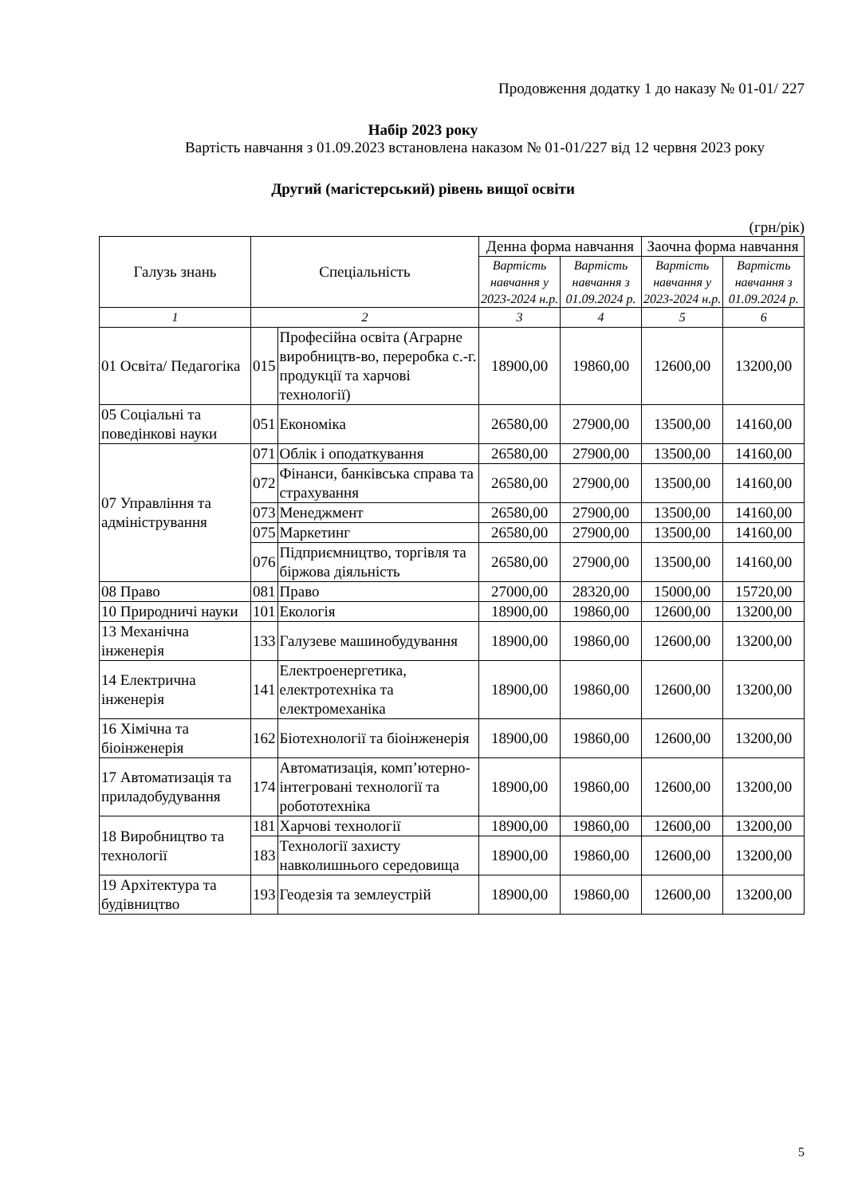Продовження додатку 1 до наказу № 01-01/ 227
Набір 2023 року
Вартість навчання з 01.09.2023 встановлена наказом № 01-01/227 від 12 червня 2023 року
Другий (магістерський) рівень вищої освіти
(грн/рік)
| Галузь знань | Спеціальність | | Денна форма навчання | | Заочна форма навчання | |
| --- | --- | --- | --- | --- | --- | --- |
| | | | Вартість навчання у 2023-2024 н.р. | Вартість навчання з 01.09.2024 р. | Вартість навчання у 2023-2024 н.р. | Вартість навчання з 01.09.2024 р. |
| 1 | 2 | | 3 | 4 | 5 | 6 |
| 01 Освіта/ Педагогіка | 015 | Професійна освіта (Аграрне виробництв-во, переробка с.-г. продукції та харчові технології) | 18900,00 | 19860,00 | 12600,00 | 13200,00 |
| 05 Соціальні та поведінкові науки | 051 | Економіка | 26580,00 | 27900,00 | 13500,00 | 14160,00 |
| 07 Управління та адміністрування | 071 | Облік і оподаткування | 26580,00 | 27900,00 | 13500,00 | 14160,00 |
| | 072 | Фінанси, банківська справа та страхування | 26580,00 | 27900,00 | 13500,00 | 14160,00 |
| | 073 | Менеджмент | 26580,00 | 27900,00 | 13500,00 | 14160,00 |
| | 075 | Маркетинг | 26580,00 | 27900,00 | 13500,00 | 14160,00 |
| | 076 | Підприємництво, торгівля та біржова діяльність | 26580,00 | 27900,00 | 13500,00 | 14160,00 |
| 08 Право | 081 | Право | 27000,00 | 28320,00 | 15000,00 | 15720,00 |
| 10 Природничі науки | 101 | Екологія | 18900,00 | 19860,00 | 12600,00 | 13200,00 |
| 13 Механічна інженерія | 133 | Галузеве машинобудування | 18900,00 | 19860,00 | 12600,00 | 13200,00 |
| 14 Електрична інженерія | 141 | Електроенергетика, електротехніка та електромеханіка | 18900,00 | 19860,00 | 12600,00 | 13200,00 |
| 16 Хімічна та біоінженерія | 162 | Біотехнології та біоінженерія | 18900,00 | 19860,00 | 12600,00 | 13200,00 |
| 17 Автоматизація та приладобудування | 174 | Автоматизація, комп’ютерно-інтегровані технології та робототехніка | 18900,00 | 19860,00 | 12600,00 | 13200,00 |
| 18 Виробництво та технології | 181 | Харчові технології | 18900,00 | 19860,00 | 12600,00 | 13200,00 |
| | 183 | Технології захисту навколишнього середовища | 18900,00 | 19860,00 | 12600,00 | 13200,00 |
| 19 Архітектура та будівництво | 193 | Геодезія та землеустрій | 18900,00 | 19860,00 | 12600,00 | 13200,00 |
5